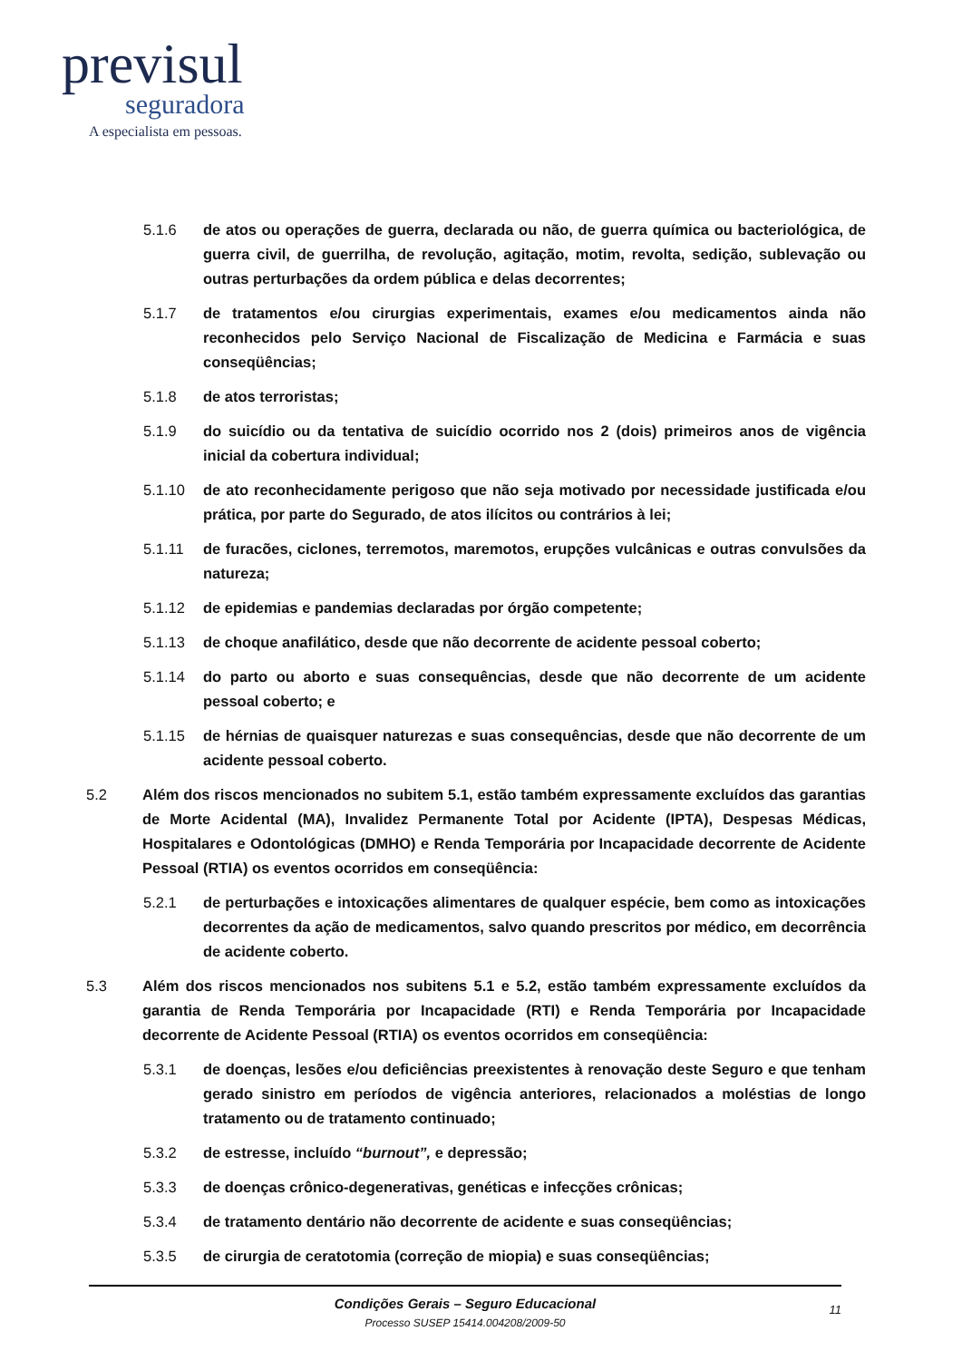previsul
seguradora
A especialista em pessoas.
5.1.6 de atos ou operações de guerra, declarada ou não, de guerra química ou bacteriológica, de guerra civil, de guerrilha, de revolução, agitação, motim, revolta, sedição, sublevação ou outras perturbações da ordem pública e delas decorrentes;
5.1.7 de tratamentos e/ou cirurgias experimentais, exames e/ou medicamentos ainda não reconhecidos pelo Serviço Nacional de Fiscalização de Medicina e Farmácia e suas conseqüências;
5.1.8 de atos terroristas;
5.1.9 do suicídio ou da tentativa de suicídio ocorrido nos 2 (dois) primeiros anos de vigência inicial da cobertura individual;
5.1.10 de ato reconhecidamente perigoso que não seja motivado por necessidade justificada e/ou prática, por parte do Segurado, de atos ilícitos ou contrários à lei;
5.1.11 de furacões, ciclones, terremotos, maremotos, erupções vulcânicas e outras convulsões da natureza;
5.1.12 de epidemias e pandemias declaradas por órgão competente;
5.1.13 de choque anafilático, desde que não decorrente de acidente pessoal coberto;
5.1.14 do parto ou aborto e suas consequências, desde que não decorrente de um acidente pessoal coberto; e
5.1.15 de hérnias de quaisquer naturezas e suas consequências, desde que não decorrente de um acidente pessoal coberto.
5.2 Além dos riscos mencionados no subitem 5.1, estão também expressamente excluídos das garantias de Morte Acidental (MA), Invalidez Permanente Total por Acidente (IPTA), Despesas Médicas, Hospitalares e Odontológicas (DMHO) e Renda Temporária por Incapacidade decorrente de Acidente Pessoal (RTIA) os eventos ocorridos em conseqüência:
5.2.1 de perturbações e intoxicações alimentares de qualquer espécie, bem como as intoxicações decorrentes da ação de medicamentos, salvo quando prescritos por médico, em decorrência de acidente coberto.
5.3 Além dos riscos mencionados nos subitens 5.1 e 5.2, estão também expressamente excluídos da garantia de Renda Temporária por Incapacidade (RTI) e Renda Temporária por Incapacidade decorrente de Acidente Pessoal (RTIA) os eventos ocorridos em conseqüência:
5.3.1 de doenças, lesões e/ou deficiências preexistentes à renovação deste Seguro e que tenham gerado sinistro em períodos de vigência anteriores, relacionados a moléstias de longo tratamento ou de tratamento continuado;
5.3.2 de estresse, incluído “burnout”, e depressão;
5.3.3 de doenças crônico-degenerativas, genéticas e infecções crônicas;
5.3.4 de tratamento dentário não decorrente de acidente e suas conseqüências;
5.3.5 de cirurgia de ceratotomia (correção de miopia) e suas conseqüências;
Condições Gerais – Seguro Educacional
Processo SUSEP 15414.004208/2009-50
11